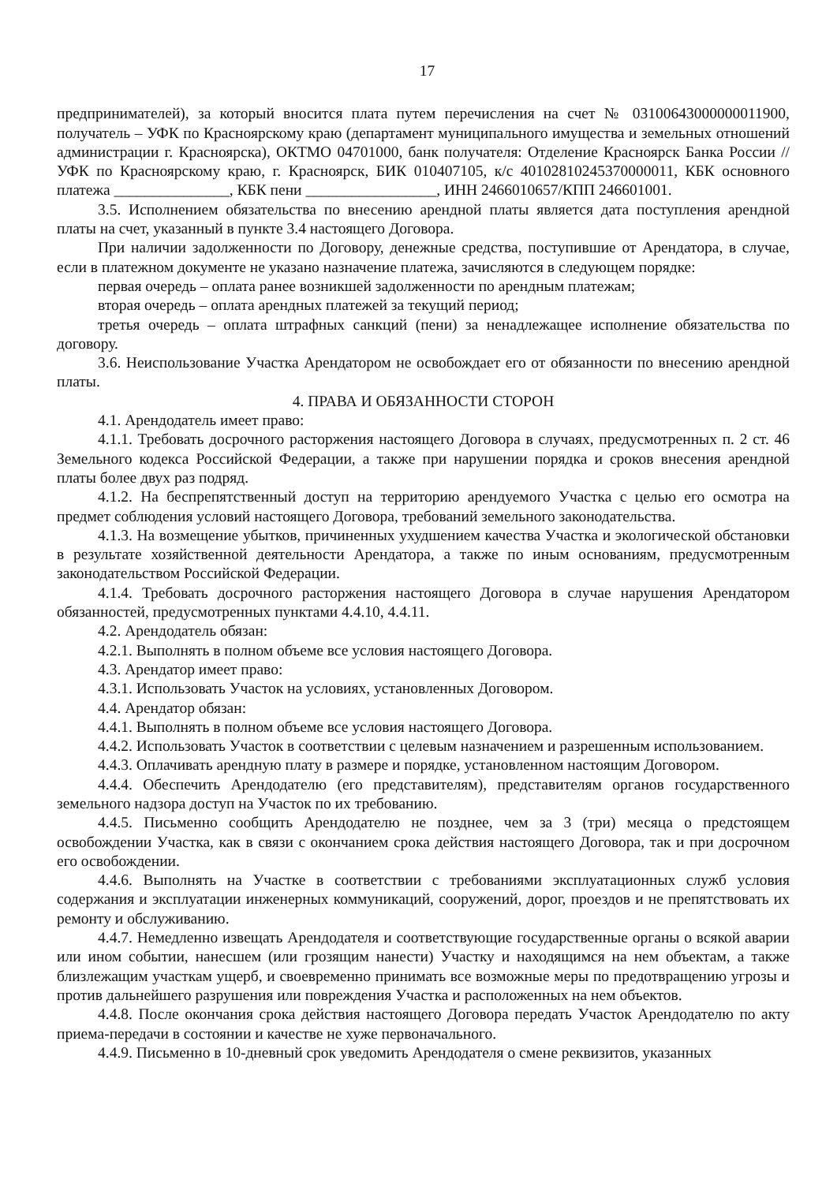17
предпринимателей), за который вносится плата путем перечисления на счет № 03100643000000011900, получатель – УФК по Красноярскому краю (департамент муниципального имущества и земельных отношений администрации г. Красноярска), ОКТМО 04701000, банк получателя: Отделение Красноярск Банка России //УФК по Красноярскому краю, г. Красноярск, БИК 010407105, к/с 40102810245370000011, КБК основного платежа _______________, КБК пени _________________, ИНН 2466010657/КПП 246601001.
3.5. Исполнением обязательства по внесению арендной платы является дата поступления арендной платы на счет, указанный в пункте 3.4 настоящего Договора.
При наличии задолженности по Договору, денежные средства, поступившие от Арендатора, в случае, если в платежном документе не указано назначение платежа, зачисляются в следующем порядке:
первая очередь – оплата ранее возникшей задолженности по арендным платежам;
вторая очередь – оплата арендных платежей за текущий период;
третья очередь – оплата штрафных санкций (пени) за ненадлежащее исполнение обязательства по договору.
3.6. Неиспользование Участка Арендатором не освобождает его от обязанности по внесению арендной платы.
4. ПРАВА И ОБЯЗАННОСТИ СТОРОН
4.1. Арендодатель имеет право:
4.1.1. Требовать досрочного расторжения настоящего Договора в случаях, предусмотренных п. 2 ст. 46 Земельного кодекса Российской Федерации, а также при нарушении порядка и сроков внесения арендной платы более двух раз подряд.
4.1.2. На беспрепятственный доступ на территорию арендуемого Участка с целью его осмотра на предмет соблюдения условий настоящего Договора, требований земельного законодательства.
4.1.3. На возмещение убытков, причиненных ухудшением качества Участка и экологической обстановки в результате хозяйственной деятельности Арендатора, а также по иным основаниям, предусмотренным законодательством Российской Федерации.
4.1.4. Требовать досрочного расторжения настоящего Договора в случае нарушения Арендатором обязанностей, предусмотренных пунктами 4.4.10, 4.4.11.
4.2. Арендодатель обязан:
4.2.1. Выполнять в полном объеме все условия настоящего Договора.
4.3. Арендатор имеет право:
4.3.1. Использовать Участок на условиях, установленных Договором.
4.4. Арендатор обязан:
4.4.1. Выполнять в полном объеме все условия настоящего Договора.
4.4.2. Использовать Участок в соответствии с целевым назначением и разрешенным использованием.
4.4.3. Оплачивать арендную плату в размере и порядке, установленном настоящим Договором.
4.4.4. Обеспечить Арендодателю (его представителям), представителям органов государственного земельного надзора доступ на Участок по их требованию.
4.4.5. Письменно сообщить Арендодателю не позднее, чем за 3 (три) месяца о предстоящем освобождении Участка, как в связи с окончанием срока действия настоящего Договора, так и при досрочном его освобождении.
4.4.6. Выполнять на Участке в соответствии с требованиями эксплуатационных служб условия содержания и эксплуатации инженерных коммуникаций, сооружений, дорог, проездов и не препятствовать их ремонту и обслуживанию.
4.4.7. Немедленно извещать Арендодателя и соответствующие государственные органы о всякой аварии или ином событии, нанесшем (или грозящим нанести) Участку и находящимся на нем объектам, а также близлежащим участкам ущерб, и своевременно принимать все возможные меры по предотвращению угрозы и против дальнейшего разрушения или повреждения Участка и расположенных на нем объектов.
4.4.8. После окончания срока действия настоящего Договора передать Участок Арендодателю по акту приема-передачи в состоянии и качестве не хуже первоначального.
4.4.9. Письменно в 10-дневный срок уведомить Арендодателя о смене реквизитов, указанных